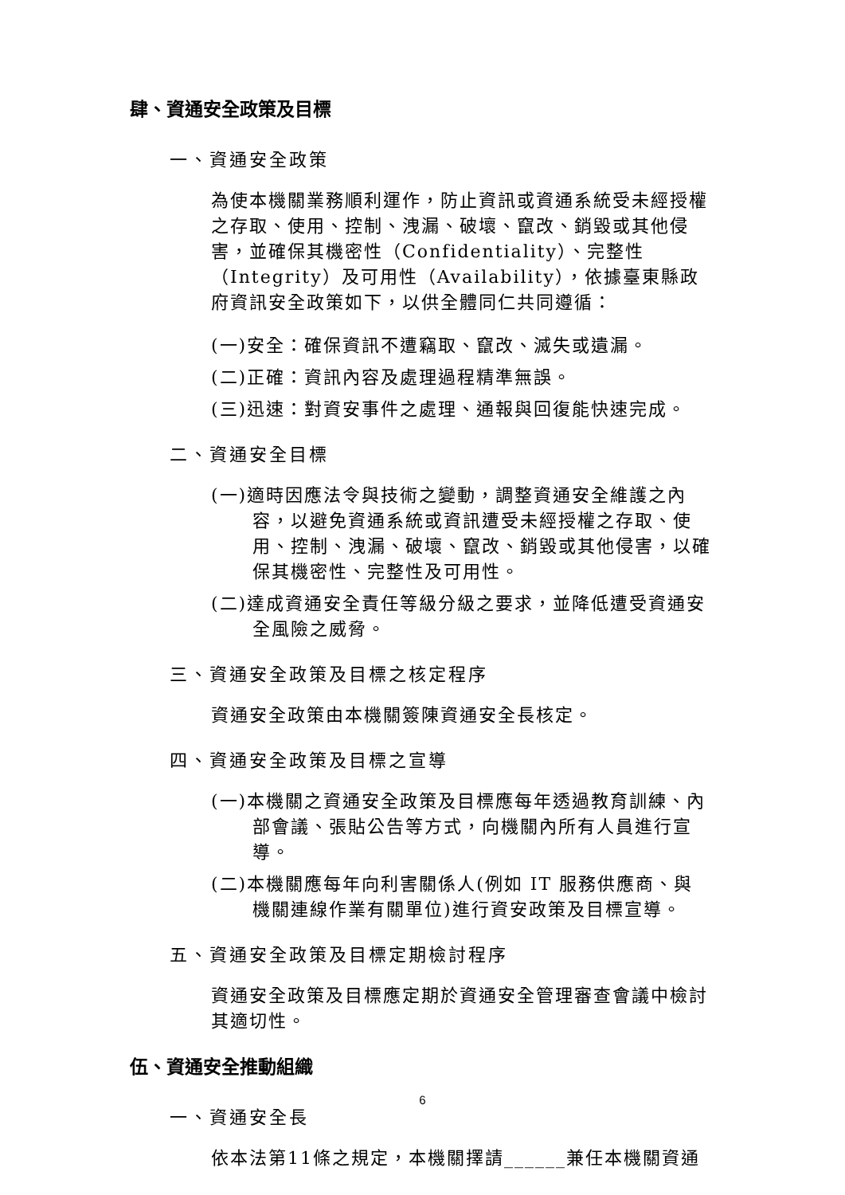肆、資通安全政策及目標
一、資通安全政策
為使本機關業務順利運作，防止資訊或資通系統受未經授權之存取、使用、控制、洩漏、破壞、竄改、銷毀或其他侵害，並確保其機密性（Confidentiality）、完整性（Integrity）及可用性（Availability），依據臺東縣政府資訊安全政策如下，以供全體同仁共同遵循：
(一)安全：確保資訊不遭竊取、竄改、滅失或遺漏。
(二)正確：資訊內容及處理過程精準無誤。
(三)迅速：對資安事件之處理、通報與回復能快速完成。
二、資通安全目標
(一)適時因應法令與技術之變動，調整資通安全維護之內容，以避免資通系統或資訊遭受未經授權之存取、使用、控制、洩漏、破壞、竄改、銷毀或其他侵害，以確保其機密性、完整性及可用性。
(二)達成資通安全責任等級分級之要求，並降低遭受資通安全風險之威脅。
三、資通安全政策及目標之核定程序
資通安全政策由本機關簽陳資通安全長核定。
四、資通安全政策及目標之宣導
(一)本機關之資通安全政策及目標應每年透過教育訓練、內部會議、張貼公告等方式，向機關內所有人員進行宣導。
(二)本機關應每年向利害關係人(例如 IT 服務供應商、與機關連線作業有關單位)進行資安政策及目標宣導。
五、資通安全政策及目標定期檢討程序
資通安全政策及目標應定期於資通安全管理審查會議中檢討其適切性。
伍、資通安全推動組織
一、資通安全長
依本法第11條之規定，本機關擇請______兼任本機關資通
6